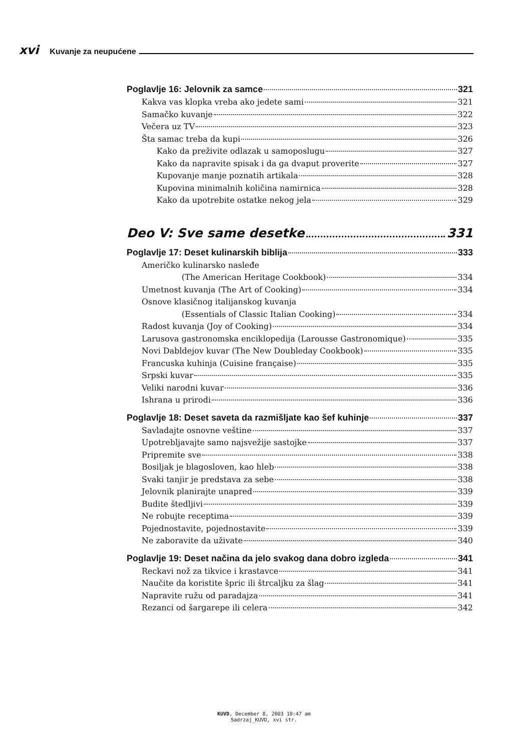xvi Kuvanje za neupućene
Poglavlje 16: Jelovnik za samce 321
Kakva vas klopka vreba ako jedete sami 321
Samačko kuvanje 322
Večera uz TV 323
Šta samac treba da kupi 326
Kako da preživite odlazak u samoposlugu 327
Kako da napravite spisak i da ga dvaput proverite 327
Kupovanje manje poznatih artikala 328
Kupovina minimalnih količina namirnica 328
Kako da upotrebite ostatke nekog jela 329
Deo V: Sve same desetke 331
Poglavlje 17: Deset kulinarskih biblija 333
Američko kulinarsko nasleđe
(The American Heritage Cookbook) 334
Umetnost kuvanja (The Art of Cooking) 334
Osnove klasičnog italijanskog kuvanja
(Essentials of Classic Italian Cooking) 334
Radost kuvanja (Joy of Cooking) 334
Larusova gastronomska enciklopedija (Larousse Gastronomique) 335
Novi Dabldejov kuvar (The New Doubleday Cookbook) 335
Francuska kuhinja (Cuisine française) 335
Srpski kuvar 335
Veliki narodni kuvar 336
Ishrana u prirodi 336
Poglavlje 18: Deset saveta da razmišljate kao šef kuhinje 337
Savladajte osnovne veštine 337
Upotrebljavajte samo najsvežije sastojke 337
Pripremite sve 338
Bosiljak je blagosloven, kao hleb 338
Svaki tanjir je predstava za sebe 338
Jelovnik planirajte unapred 339
Budite štedljivi 339
Ne robujte receptima 339
Pojednostavite, pojednostavite 339
Ne zaboravite da uživate 340
Poglavlje 19: Deset načina da jelo svakog dana dobro izgleda 341
Reckavi nož za tikvice i krastavce 341
Naučite da koristite špric ili štrcaljku za šlag 341
Napravite ružu od paradajza 341
Rezanci od šargarepe ili celera 342
KUVD, December 8, 2003 10:47 am
Sadrzaj_KUVD, xvi str.